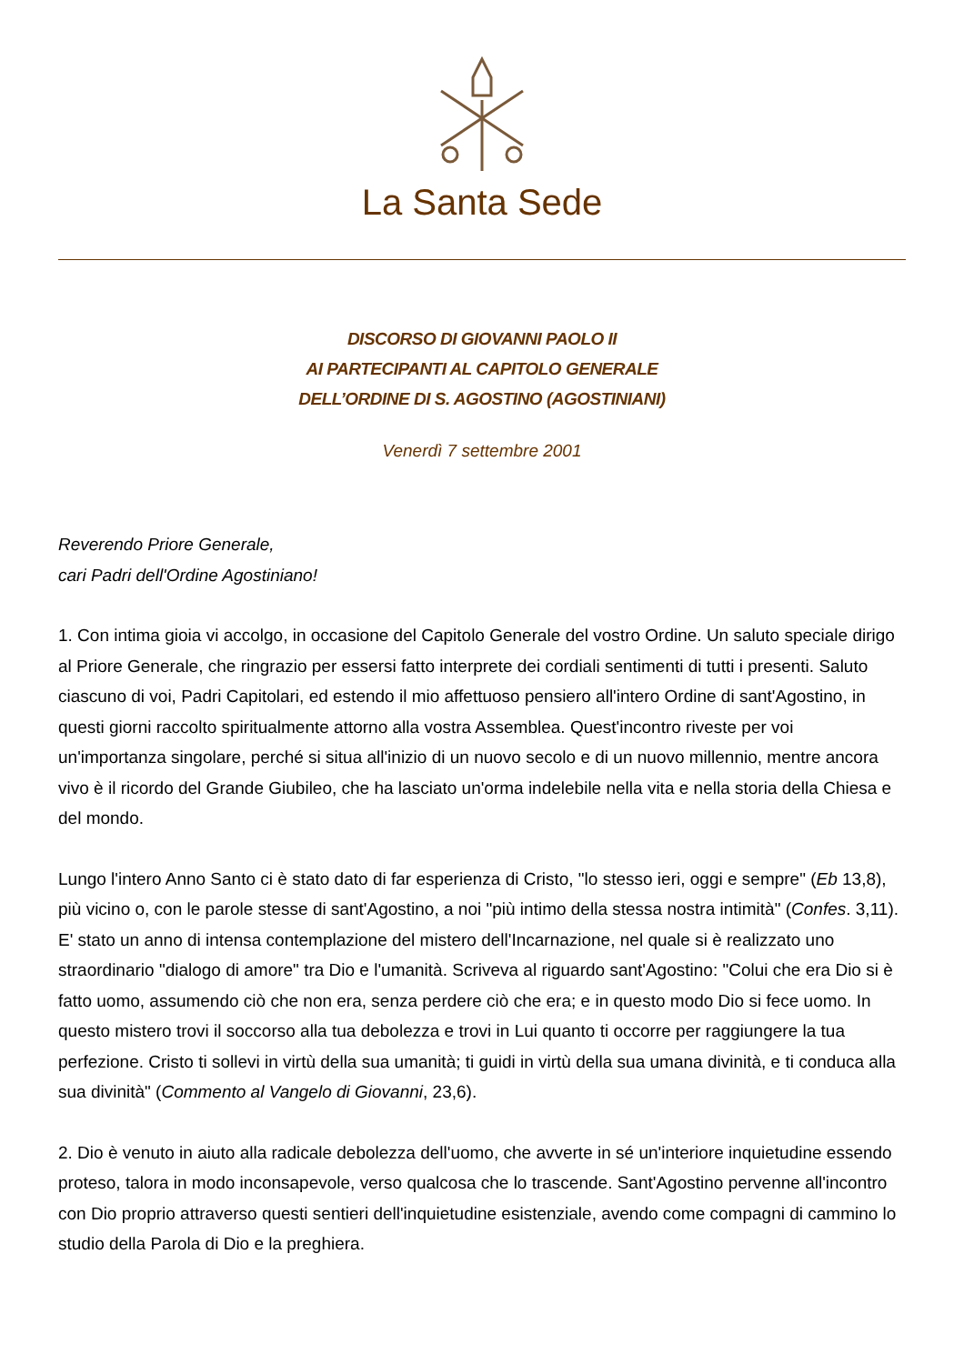La Santa Sede
DISCORSO DI GIOVANNI PAOLO II
AI PARTECIPANTI AL CAPITOLO GENERALE
DELL’ORDINE DI S. AGOSTINO (AGOSTINIANI)
Venerdì 7 settembre 2001
Reverendo Priore Generale,
cari Padri dell'Ordine Agostiniano!
1. Con intima gioia vi accolgo, in occasione del Capitolo Generale del vostro Ordine. Un saluto speciale dirigo al Priore Generale, che ringrazio per essersi fatto interprete dei cordiali sentimenti di tutti i presenti. Saluto ciascuno di voi, Padri Capitolari, ed estendo il mio affettuoso pensiero all'intero Ordine di sant'Agostino, in questi giorni raccolto spiritualmente attorno alla vostra Assemblea. Quest'incontro riveste per voi un'importanza singolare, perché si situa all'inizio di un nuovo secolo e di un nuovo millennio, mentre ancora vivo è il ricordo del Grande Giubileo, che ha lasciato un'orma indelebile nella vita e nella storia della Chiesa e del mondo.
Lungo l'intero Anno Santo ci è stato dato di far esperienza di Cristo, "lo stesso ieri, oggi e sempre" (Eb 13,8), più vicino o, con le parole stesse di sant'Agostino, a noi "più intimo della stessa nostra intimità" (Confes. 3,11). E' stato un anno di intensa contemplazione del mistero dell'Incarnazione, nel quale si è realizzato uno straordinario "dialogo di amore" tra Dio e l'umanità. Scriveva al riguardo sant'Agostino: "Colui che era Dio si è fatto uomo, assumendo ciò che non era, senza perdere ciò che era; e in questo modo Dio si fece uomo. In questo mistero trovi il soccorso alla tua debolezza e trovi in Lui quanto ti occorre per raggiungere la tua perfezione. Cristo ti sollevi in virtù della sua umanità; ti guidi in virtù della sua umana divinità, e ti conduca alla sua divinità" (Commento al Vangelo di Giovanni, 23,6).
2. Dio è venuto in aiuto alla radicale debolezza dell'uomo, che avverte in sé un'interiore inquietudine essendo proteso, talora in modo inconsapevole, verso qualcosa che lo trascende. Sant'Agostino pervenne all'incontro con Dio proprio attraverso questi sentieri dell'inquietudine esistenziale, avendo come compagni di cammino lo studio della Parola di Dio e la preghiera.